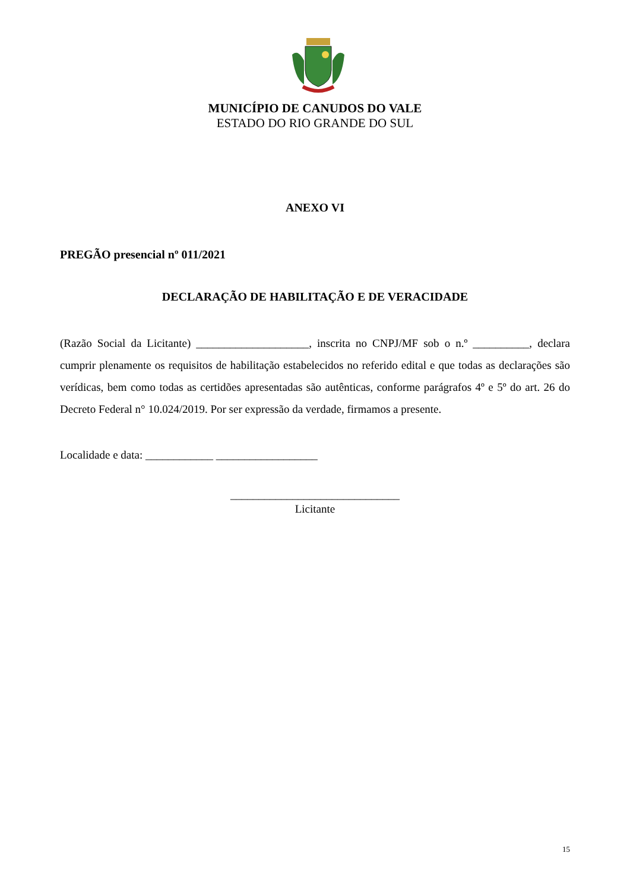MUNICÍPIO DE CANUDOS DO VALE
ESTADO DO RIO GRANDE DO SUL
ANEXO VI
PREGÃO presencial nº 011/2021
DECLARAÇÃO DE HABILITAÇÃO E DE VERACIDADE
(Razão Social da Licitante) ____________________, inscrita no CNPJ/MF sob o n.º __________, declara cumprir plenamente os requisitos de habilitação estabelecidos no referido edital e que todas as declarações são verídicas, bem como todas as certidões apresentadas são autênticas, conforme parágrafos 4º e 5º do art. 26 do Decreto Federal n° 10.024/2019. Por ser expressão da verdade, firmamos a presente.
Localidade e data: ____________ __________________
______________________________
Licitante
15